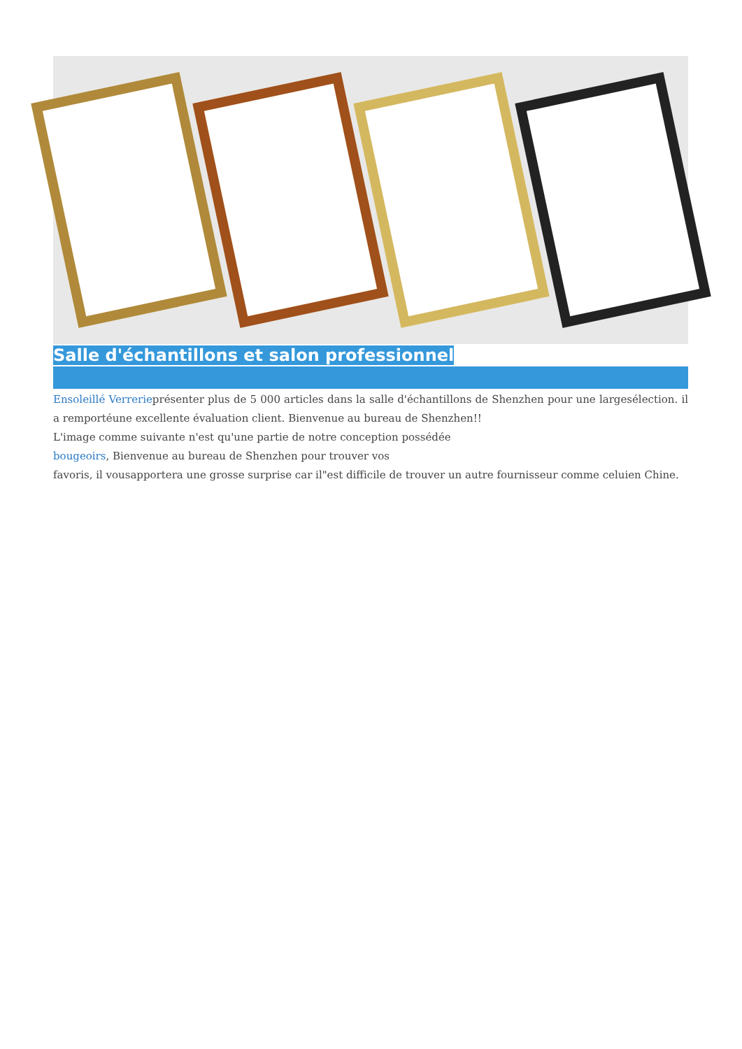Salle d'échantillons et salon professionnel
Ensoleillé Verrerieprésenter plus de 5 000 articles dans la salle d'échantillons de Shenzhen pour une largesélection. il a remportéune excellente évaluation client. Bienvenue au bureau de Shenzhen!!
L'image comme suivante n'est qu'une partie de notre conception possédée
bougeoirs, Bienvenue au bureau de Shenzhen pour trouver vos
favoris, il vousapportera une grosse surprise car il"est difficile de trouver un autre fournisseur comme celuien Chine.